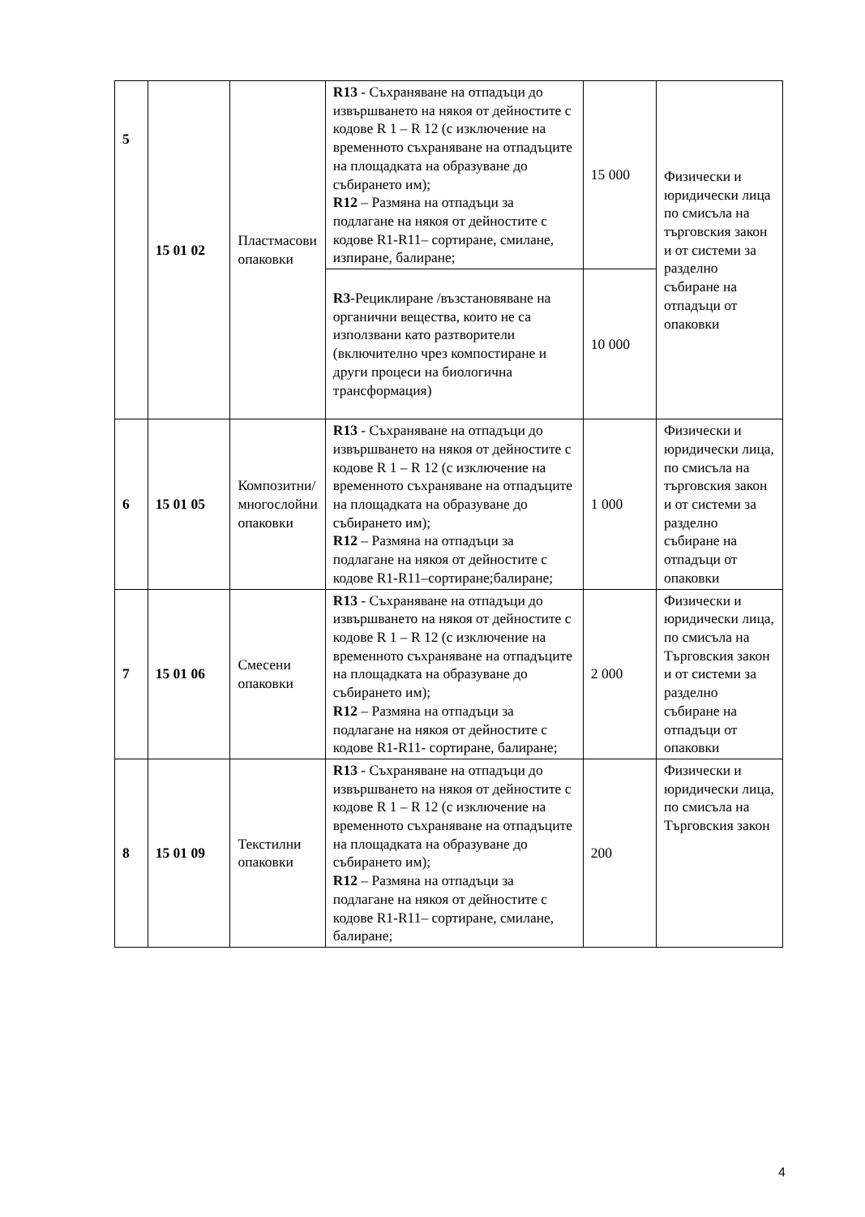| 5 | 15 01 02 | Пластмасови опаковки | R13 - Съхраняване на отпадъци до извършването на някоя от дейностите с кодове R 1 – R 12 (с изключение на временното съхраняване на отпадъците на площадката на образуване до събирането им); R12 – Размяна на отпадъци за подлагане на някоя от дейностите с кодове R1-R11– сортиране, смилане, изпиране, балиране; | 15 000 | Физически и юридически лица по смисъла на търговския закон и от системи за разделно събиране на отпадъци от опаковки |
| | | | R3 -Рециклиране /възстановяване на органични вещества, които не са използвани като разтворители (включително чрез компостиране и други процеси на биологична трансформация) | 10 000 | |
| 6 | 15 01 05 | Композитни/многослойни опаковки | R13 - Съхраняване на отпадъци до извършването на някоя от дейностите с кодове R 1 – R 12 (с изключение на временното съхраняване на отпадъците на площадката на образуване до събирането им); R12 – Размяна на отпадъци за подлагане на някоя от дейностите с кодове R1-R11–сортиране;балиране; | 1 000 | Физически и юридически лица, по смисъла на търговския закон и от системи за разделно събиране на отпадъци от опаковки |
| 7 | 15 01 06 | Смесени опаковки | R13 - Съхраняване на отпадъци до извършването на някоя от дейностите с кодове R 1 – R 12 (с изключение на временното съхраняване на отпадъците на площадката на образуване до събирането им); R12 – Размяна на отпадъци за подлагане на някоя от дейностите с кодове R1-R11- сортиране, балиране; | 2 000 | Физически и юридически лица, по смисъла на Търговския закон и от системи за разделно събиране на отпадъци от опаковки |
| 8 | 15 01 09 | Текстилни опаковки | R13 - Съхраняване на отпадъци до извършването на някоя от дейностите с кодове R 1 – R 12 (с изключение на временното съхраняване на отпадъците на площадката на образуване до събирането им); R12 – Размяна на отпадъци за подлагане на някоя от дейностите с кодове R1-R11– сортиране, смилане, балиране; | 200 | Физически и юридически лица, по смисъла на Търговския закон |
4